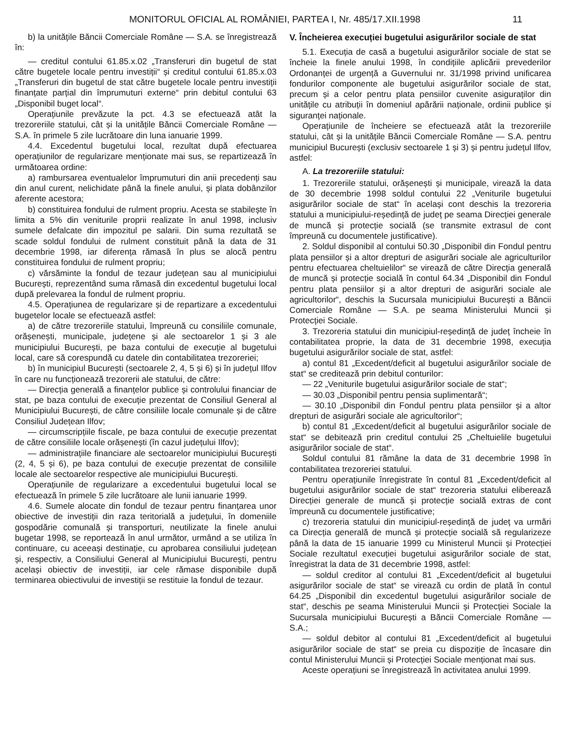MONITORUL OFICIAL AL ROMÂNIEI, PARTEA I, Nr. 485/17.XII.1998 11
b) la unitățile Băncii Comerciale Române — S.A. se înregistrează în:
— creditul contului 61.85.x.02 „Transferuri din bugetul de stat către bugetele locale pentru investiții“ și creditul contului 61.85.x.03 „Transferuri din bugetul de stat către bugetele locale pentru investiții finanțate parțial din împrumuturi externe“ prin debitul contului 63 „Disponibil buget local“.
Operațiunile prevăzute la pct. 4.3 se efectuează atât la trezoreriile statului, cât și la unitățile Băncii Comerciale Române — S.A. în primele 5 zile lucrătoare din luna ianuarie 1999.
4.4. Excedentul bugetului local, rezultat după efectuarea operațiunilor de regularizare menționate mai sus, se repartizează în următoarea ordine:
a) rambursarea eventualelor împrumuturi din anii precedenți sau din anul curent, nelichidate până la finele anului, și plata dobânzilor aferente acestora;
b) constituirea fondului de rulment propriu. Acesta se stabilește în limita a 5% din veniturile proprii realizate în anul 1998, inclusiv sumele defalcate din impozitul pe salarii. Din suma rezultată se scade soldul fondului de rulment constituit până la data de 31 decembrie 1998, iar diferența rămasă în plus se alocă pentru constituirea fondului de rulment propriu;
c) vărsăminte la fondul de tezaur județean sau al municipiului București, reprezentând suma rămasă din excedentul bugetului local după prelevarea la fondul de rulment propriu.
4.5. Operațiunea de regularizare și de repartizare a excedentului bugetelor locale se efectuează astfel:
a) de către trezoreriile statului, împreună cu consiliile comunale, orășenești, municipale, județene și ale sectoarelor 1 și 3 ale municipiului București, pe baza contului de execuție al bugetului local, care să corespundă cu datele din contabilitatea trezoreriei;
b) în municipiul București (sectoarele 2, 4, 5 și 6) și în județul Ilfov în care nu funcționează trezorerii ale statului, de către:
— Direcția generală a finanțelor publice și controlului financiar de stat, pe baza contului de execuție prezentat de Consiliul General al Municipiului București, de către consiliile locale comunale și de către Consiliul Județean Ilfov;
— circumscripțiile fiscale, pe baza contului de execuție prezentat de către consiliile locale orășenești (în cazul județului Ilfov);
— administrațiile financiare ale sectoarelor municipiului București (2, 4, 5 și 6), pe baza contului de execuție prezentat de consiliile locale ale sectoarelor respective ale municipiului București.
Operațiunile de regularizare a excedentului bugetului local se efectuează în primele 5 zile lucrătoare ale lunii ianuarie 1999.
4.6. Sumele alocate din fondul de tezaur pentru finanțarea unor obiective de investiții din raza teritorială a județului, în domeniile gospodărie comunală și transporturi, neutilizate la finele anului bugetar 1998, se reportează în anul următor, urmând a se utiliza în continuare, cu aceeași destinație, cu aprobarea consiliului județean și, respectiv, a Consiliului General al Municipiului București, pentru același obiectiv de investiții, iar cele rămase disponibile după terminarea obiectivului de investiții se restituie la fondul de tezaur.
V. Încheierea execuției bugetului asigurărilor sociale de stat
5.1. Execuția de casă a bugetului asigurărilor sociale de stat se încheie la finele anului 1998, în condițiile aplicării prevederilor Ordonanței de urgență a Guvernului nr. 31/1998 privind unificarea fondurilor componente ale bugetului asigurărilor sociale de stat, precum și a celor pentru plata pensiilor cuvenite asiguraților din unitățile cu atribuții în domeniul apărării naționale, ordinii publice și siguranței naționale.
Operațiunile de încheiere se efectuează atât la trezoreriile statului, cât și la unitățile Băncii Comerciale Române — S.A. pentru municipiul București (exclusiv sectoarele 1 și 3) și pentru județul Ilfov, astfel:
A. La trezoreriile statului:
1. Trezoreriile statului, orășenești și municipale, virează la data de 30 decembrie 1998 soldul contului 22 „Veniturile bugetului asigurărilor sociale de stat“ în același cont deschis la trezoreria statului a municipiului-reședință de județ pe seama Direcției generale de muncă și protecție socială (se transmite extrasul de cont împreună cu documentele justificative).
2. Soldul disponibil al contului 50.30 „Disponibil din Fondul pentru plata pensiilor și a altor drepturi de asigurări sociale ale agriculturilor pentru efectuarea cheltuielilor“ se virează de către Direcția generală de muncă și protecție socială în contul 64.34 „Disponibil din Fondul pentru plata pensiilor și a altor drepturi de asigurări sociale ale agricultorilor“, deschis la Sucursala municipiului București a Băncii Comerciale Române — S.A. pe seama Ministerului Muncii și Protecției Sociale.
3. Trezoreria statului din municipiul-reședință de județ încheie în contabilitatea proprie, la data de 31 decembrie 1998, execuția bugetului asigurărilor sociale de stat, astfel:
a) contul 81 „Excedent/deficit al bugetului asigurărilor sociale de stat“ se creditează prin debitul conturilor:
— 22 „Veniturile bugetului asigurărilor sociale de stat“;
— 30.03 „Disponibil pentru pensia suplimentară“;
— 30.10 „Disponibil din Fondul pentru plata pensiilor și a altor drepturi de asigurări sociale ale agricultorilor“;
b) contul 81 „Excedent/deficit al bugetului asigurărilor sociale de stat“ se debitează prin creditul contului 25 „Cheltuielile bugetului asigurărilor sociale de stat“.
Soldul contului 81 rămâne la data de 31 decembrie 1998 în contabilitatea trezoreriei statului.
Pentru operațiunile înregistrate în contul 81 „Excedent/deficit al bugetului asigurărilor sociale de stat“ trezoreria statului eliberează Direcției generale de muncă și protecție socială extras de cont împreună cu documentele justificative;
c) trezoreria statului din municipiul-reședință de județ va urmări ca Direcția generală de muncă și protecție socială să regularizeze până la data de 15 ianuarie 1999 cu Ministerul Muncii și Protecției Sociale rezultatul execuției bugetului asigurărilor sociale de stat, înregistrat la data de 31 decembrie 1998, astfel:
— soldul creditor al contului 81 „Excedent/deficit al bugetului asigurărilor sociale de stat“ se virează cu ordin de plată în contul 64.25 „Disponibil din excedentul bugetului asigurărilor sociale de stat“, deschis pe seama Ministerului Muncii și Protecției Sociale la Sucursala municipiului București a Băncii Comerciale Române — S.A.;
— soldul debitor al contului 81 „Excedent/deficit al bugetului asigurărilor sociale de stat“ se preia cu dispoziție de încasare din contul Ministerului Muncii și Protecției Sociale menționat mai sus.
Aceste operațiuni se înregistrează în activitatea anului 1999.